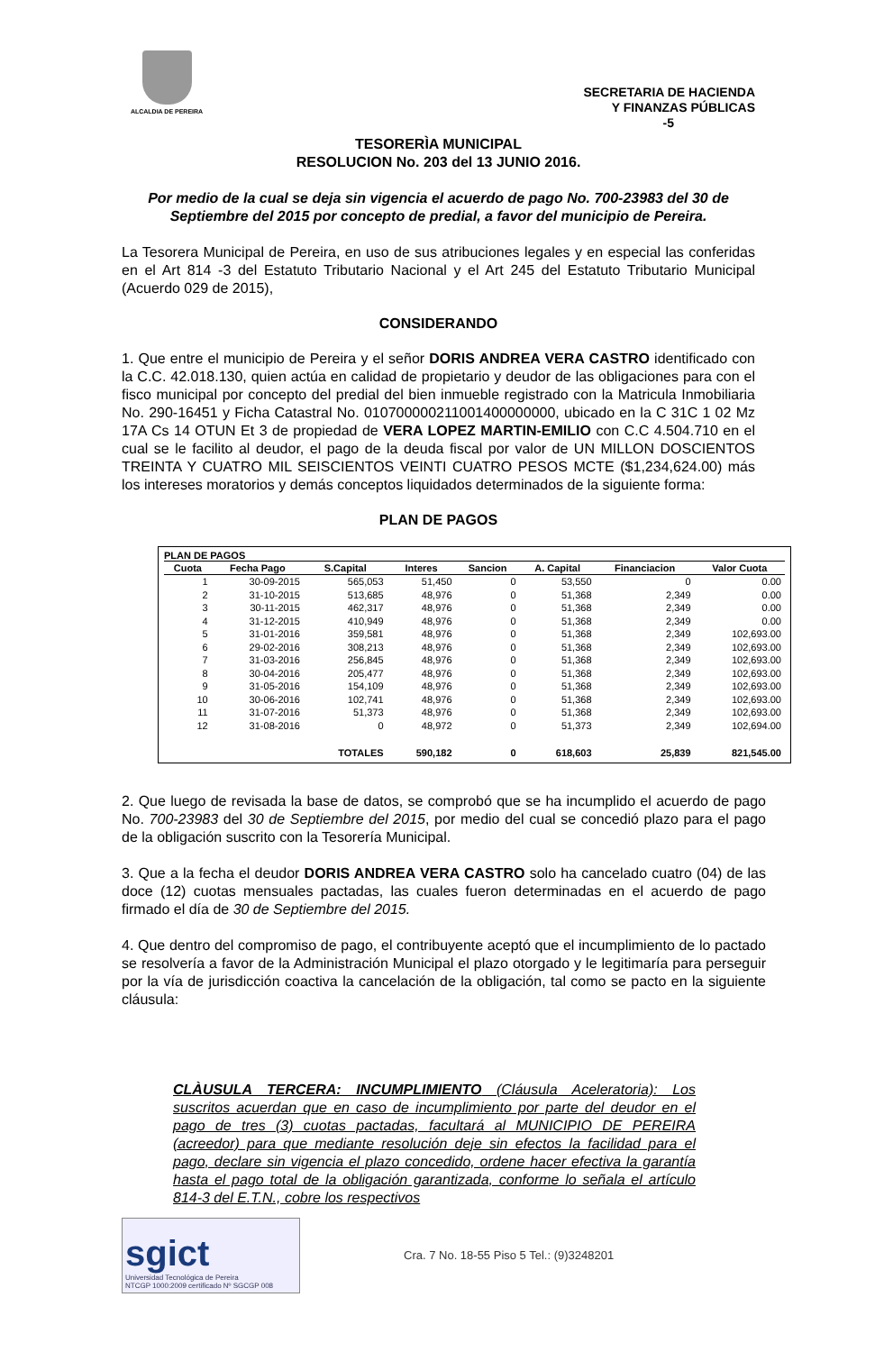ALCALDIA DE PEREIRA
SECRETARIA DE HACIENDA
Y FINANZAS PÚBLICAS
-5
TESORERÌA MUNICIPAL
RESOLUCION No. 203 del 13 JUNIO 2016.
Por medio de la cual se deja sin vigencia el acuerdo de pago No. 700-23983 del 30 de Septiembre del 2015 por concepto de predial, a favor del municipio de Pereira.
La Tesorera Municipal de Pereira, en uso de sus atribuciones legales y en especial las conferidas en el Art 814 -3 del Estatuto Tributario Nacional y el Art 245 del Estatuto Tributario Municipal (Acuerdo 029 de 2015),
CONSIDERANDO
1. Que entre el municipio de Pereira y el señor DORIS ANDREA VERA CASTRO identificado con la C.C. 42.018.130, quien actúa en calidad de propietario y deudor de las obligaciones para con el fisco municipal por concepto del predial del bien inmueble registrado con la Matricula Inmobiliaria No. 290-16451 y Ficha Catastral No. 010700000211001400000000, ubicado en la C 31C 1 02 Mz 17A Cs 14 OTUN Et 3 de propiedad de VERA LOPEZ MARTIN-EMILIO con C.C 4.504.710 en el cual se le facilito al deudor, el pago de la deuda fiscal por valor de UN MILLON DOSCIENTOS TREINTA Y CUATRO MIL SEISCIENTOS VEINTI CUATRO PESOS MCTE ($1,234,624.00) más los intereses moratorios y demás conceptos liquidados determinados de la siguiente forma:
PLAN DE PAGOS
PLAN DE PAGOS
| Cuota | Fecha Pago | S.Capital | Interes | Sancion | A. Capital | Financiacion | Valor Cuota |
| --- | --- | --- | --- | --- | --- | --- | --- |
| 1 | 30-09-2015 | 565,053 | 51,450 | 0 | 53,550 | 0 | 0.00 |
| 2 | 31-10-2015 | 513,685 | 48,976 | 0 | 51,368 | 2,349 | 0.00 |
| 3 | 30-11-2015 | 462,317 | 48,976 | 0 | 51,368 | 2,349 | 0.00 |
| 4 | 31-12-2015 | 410,949 | 48,976 | 0 | 51,368 | 2,349 | 0.00 |
| 5 | 31-01-2016 | 359,581 | 48,976 | 0 | 51,368 | 2,349 | 102,693.00 |
| 6 | 29-02-2016 | 308,213 | 48,976 | 0 | 51,368 | 2,349 | 102,693.00 |
| 7 | 31-03-2016 | 256,845 | 48,976 | 0 | 51,368 | 2,349 | 102,693.00 |
| 8 | 30-04-2016 | 205,477 | 48,976 | 0 | 51,368 | 2,349 | 102,693.00 |
| 9 | 31-05-2016 | 154,109 | 48,976 | 0 | 51,368 | 2,349 | 102,693.00 |
| 10 | 30-06-2016 | 102,741 | 48,976 | 0 | 51,368 | 2,349 | 102,693.00 |
| 11 | 31-07-2016 | 51,373 | 48,976 | 0 | 51,368 | 2,349 | 102,693.00 |
| 12 | 31-08-2016 | 0 | 48,972 | 0 | 51,373 | 2,349 | 102,694.00 |
| | | TOTALES | 590,182 | 0 | 618,603 | 25,839 | 821,545.00 |
2. Que luego de revisada la base de datos, se comprobó que se ha incumplido el acuerdo de pago No. 700-23983 del 30 de Septiembre del 2015, por medio del cual se concedió plazo para el pago de la obligación suscrito con la Tesorería Municipal.
3. Que a la fecha el deudor DORIS ANDREA VERA CASTRO solo ha cancelado cuatro (04) de las doce (12) cuotas mensuales pactadas, las cuales fueron determinadas en el acuerdo de pago firmado el día de 30 de Septiembre del 2015.
4. Que dentro del compromiso de pago, el contribuyente aceptó que el incumplimiento de lo pactado se resolvería a favor de la Administración Municipal el plazo otorgado y le legitimaría para perseguir por la vía de jurisdicción coactiva la cancelación de la obligación, tal como se pacto en la siguiente cláusula:
CLÀUSULA TERCERA: INCUMPLIMIENTO (Cláusula Aceleratoria): Los suscritos acuerdan que en caso de incumplimiento por parte del deudor en el pago de tres (3) cuotas pactadas, facultará al MUNICIPIO DE PEREIRA (acreedor) para que mediante resolución deje sin efectos la facilidad para el pago, declare sin vigencia el plazo concedido, ordene hacer efectiva la garantía hasta el pago total de la obligación garantizada, conforme lo señala el artículo 814-3 del E.T.N., cobre los respectivos
sgict
Universidad Tecnológica de Pereira
NTCGP 1000:2009 certificado Nº SGCGP 008
Cra. 7 No. 18-55 Piso 5 Tel.: (9)3248201